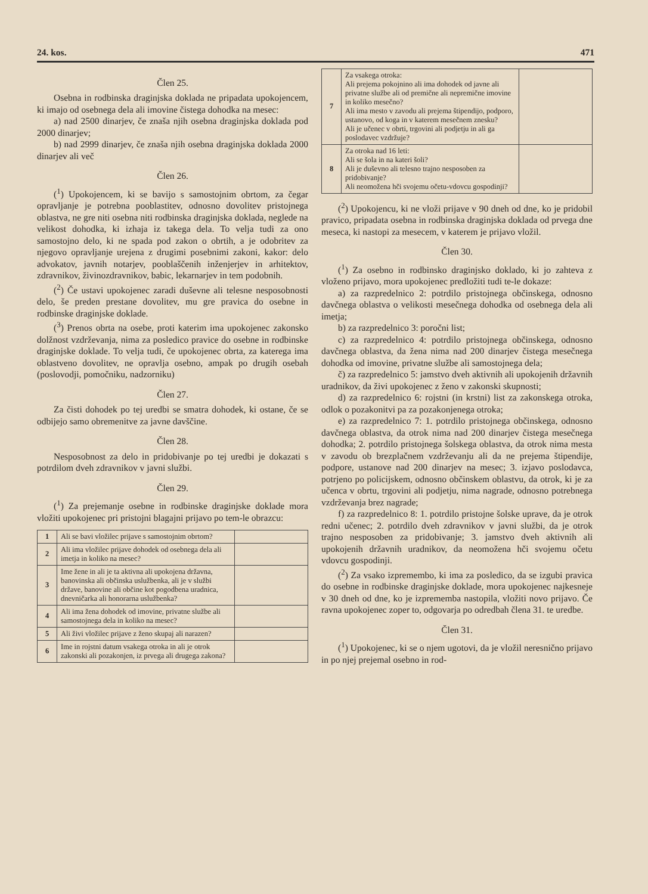24. kos. 471
Člen 25.
Osebna in rodbinska draginjska doklada ne pripadata upokojencem, ki imajo od osebnega dela ali imovine čistega dohodka na mesec:
a) nad 2500 dinarjev, če znaša njih osebna draginjska doklada pod 2000 dinarjev;
b) nad 2999 dinarjev, če znaša njih osebna draginjska doklada 2000 dinarjev ali več
Člen 26.
(<sup>1</sup>) Upokojencem, ki se bavijo s samostojnim obrtom, za čegar opravljanje je potrebna pooblastitev, odnosno dovolitev pristojnega oblastva, ne gre niti osebna niti rodbinska draginjska doklada, neglede na velikost dohodka, ki izhaja iz takega dela. To velja tudi za ono samostojno delo, ki ne spada pod zakon o obrtih, a je odobritev za njegovo opravljanje urejena z drugimi posebnimi zakoni, kakor: delo advokatov, javnih notarjev, pooblaščenih inženjerjev in arhitektov, zdravnikov, živinozdravnikov, babic, lekarnarjev in tem podobnih.
(<sup>2</sup>) Če ustavi upokojenec zaradi duševne ali telesne nesposobnosti delo, še preden prestane dovolitev, mu gre pravica do osebne in rodbinske draginjske doklade.
(<sup>3</sup>) Prenos obrta na osebe, proti katerim ima upokojenec zakonsko dolžnost vzdrževanja, nima za posledico pravice do osebne in rodbinske draginjske doklade. To velja tudi, če upokojenec obrta, za katerega ima oblastveno dovolitev, ne opravlja osebno, ampak po drugih osebah (poslovodji, pomočniku, nadzorniku)
Člen 27.
Za čisti dohodek po tej uredbi se smatra dohodek, ki ostane, če se odbijejo samo obremenitve za javne davščine.
Člen 28.
Nesposobnost za delo in pridobivanje po tej uredbi je dokazati s potrdilom dveh zdravnikov v javni službi.
Člen 29.
(<sup>1</sup>) Za prejemanje osebne in rodbinske draginjske doklade mora vložiti upokojenec pri pristojni blagajni prijavo po tem-le obrazcu:
| 1 | Ali se bavi vložilec prijave s samostojnim obrtom? | |
| 2 | Ali ima vložilec prijave dohodek od osebnega dela ali imetja in koliko na mesec? | |
| 3 | Ime žene in ali je ta aktivna ali upokojena državna, banovinska ali občinska uslužbenka, ali je v službi države, banovine ali občine kot pogodbena uradnica, dnevničarka ali honorarna uslužbenka? | |
| 4 | Ali ima žena dohodek od imovine, privatne službe ali samostojnega dela in koliko na mesec? | |
| 5 | Ali živi vložilec prijave z ženo skupaj ali narazen? | |
| 6 | Ime in rojstni datum vsakega otroka in ali je otrok zakonski ali pozakonjen, iz prvega ali drugega zakona? | |
| 7 | Za vsakega otroka: Ali prejema pokojnino ali ima dohodek od javne ali privatne službe ali od premične ali nepremične imovine in koliko mesečno? Ali ima mesto v zavodu ali prejema štipendijo, podporo, ustanovo, od koga in v katerem mesečnem znesku? Ali je učenec v obrti, trgovini ali podjetju in ali ga poslodavec vzdržuje? | |
| 8 | Za otroka nad 16 leti: Ali se šola in na kateri šoli? Ali je duševno ali telesno trajno nesposoben za pridobivanje? Ali neomožena hči svojemu očetu-vdovcu gospodinji? | |
(<sup>2</sup>) Upokojencu, ki ne vloži prijave v 90 dneh od dne, ko je pridobil pravico, pripadata osebna in rodbinska draginjska doklada od prvega dne meseca, ki nastopi za mesecem, v katerem je prijavo vložil.
Člen 30.
(<sup>1</sup>) Za osebno in rodbinsko draginjsko doklado, ki jo zahteva z vloženo prijavo, mora upokojenec predložiti tudi te-le dokaze:
a) za razpredelnico 2: potrdilo pristojnega občinskega, odnosno davčnega oblastva o velikosti mesečnega dohodka od osebnega dela ali imetja;
b) za razpredelnico 3: poročni list;
c) za razpredelnico 4: potrdilo pristojnega občinskega, odnosno davčnega oblastva, da žena nima nad 200 dinarjev čistega mesečnega dohodka od imovine, privatne službe ali samostojnega dela;
č) za razpredelnico 5: jamstvo dveh aktivnih ali upokojenih državnih uradnikov, da živi upokojenec z ženo v zakonski skupnosti;
d) za razpredelnico 6: rojstni (in krstni) list za zakonskega otroka, odlok o pozakonitvi pa za pozakonjenega otroka;
e) za razpredelnico 7: 1. potrdilo pristojnega občinskega, odnosno davčnega oblastva, da otrok nima nad 200 dinarjev čistega mesečnega dohodka; 2. potrdilo pristojnega šolskega oblastva, da otrok nima mesta v zavodu ob brezplačnem vzdrževanju ali da ne prejema štipendije, podpore, ustanove nad 200 dinarjev na mesec; 3. izjavo poslodavca, potrjeno po policijskem, odnosno občinskem oblastvu, da otrok, ki je za učenca v obrtu, trgovini ali podjetju, nima nagrade, odnosno potrebnega vzdrževanja brez nagrade;
f) za razpredelnico 8: 1. potrdilo pristojne šolske uprave, da je otrok redni učenec; 2. potrdilo dveh zdravnikov v javni službi, da je otrok trajno nesposoben za pridobivanje; 3. jamstvo dveh aktivnih ali upokojenih državnih uradnikov, da neomožena hči svojemu očetu vdovcu gospodinji.
(<sup>2</sup>) Za vsako izpremembo, ki ima za posledico, da se izgubi pravica do osebne in rodbinske draginjske doklade, mora upokojenec najkesneje v 30 dneh od dne, ko je izprememba nastopila, vložiti novo prijavo. Če ravna upokojenec zoper to, odgovarja po odredbah člena 31. te uredbe.
Člen 31.
(<sup>1</sup>) Upokojenec, ki se o njem ugotovi, da je vložil neresnično prijavo in po njej prejemal osebno in rod-